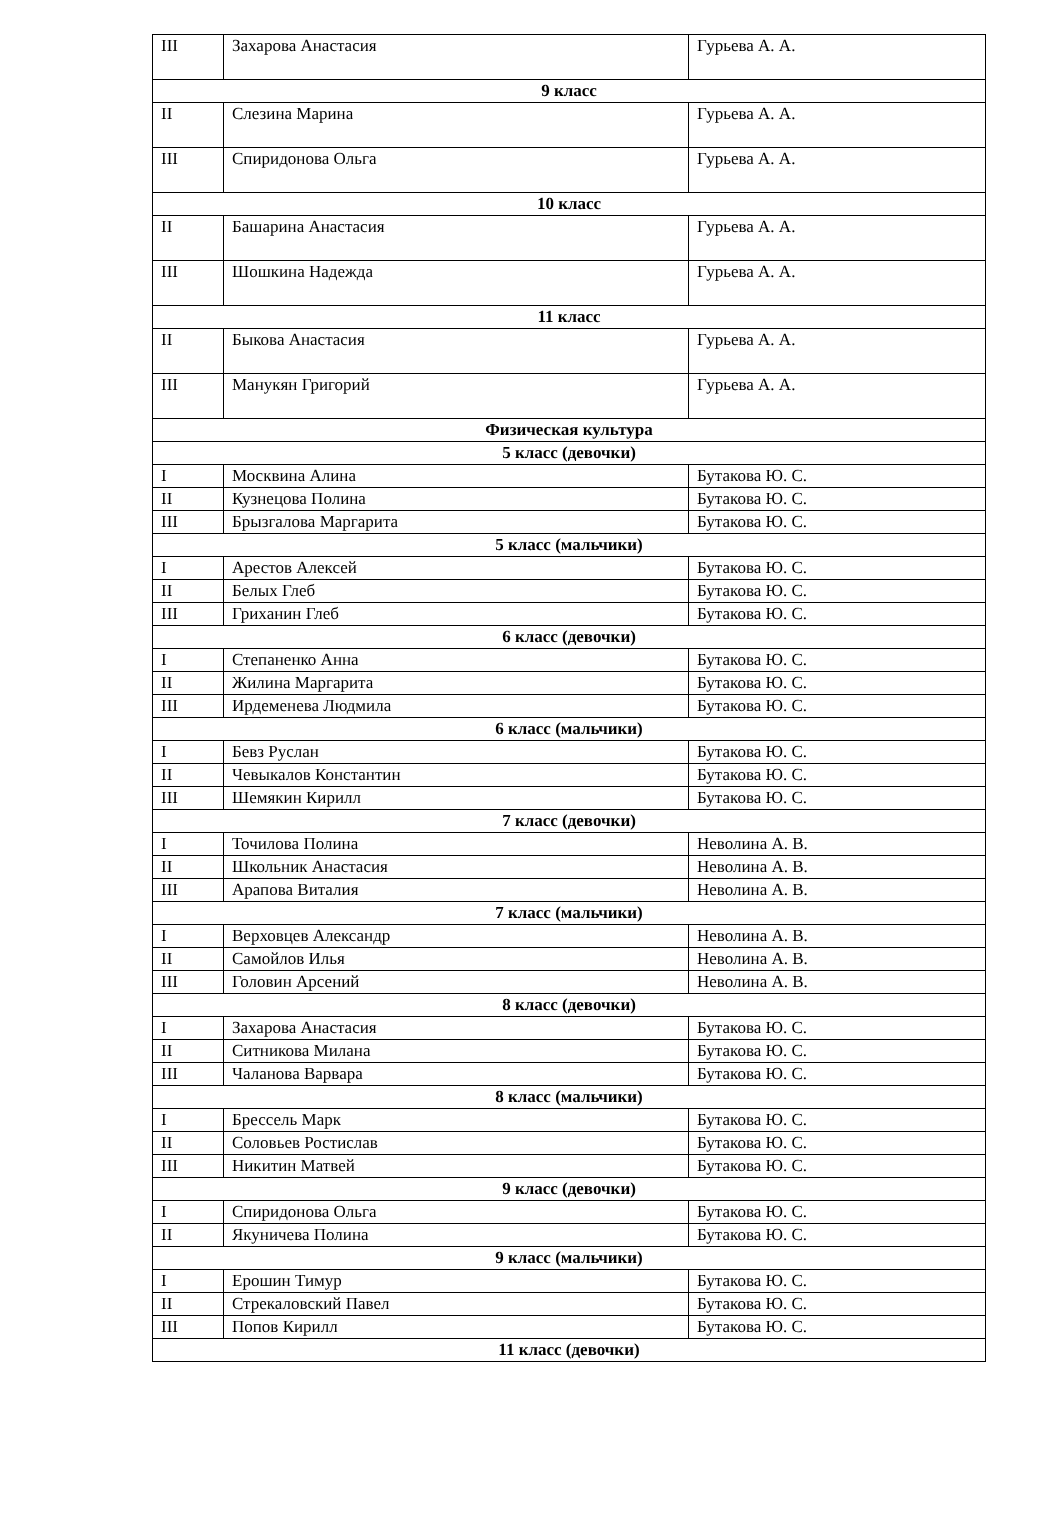| III | Захарова Анастасия | Гурьева А. А. |
| 9 класс | | |
| II | Слезина Марина | Гурьева А. А. |
| III | Спиридонова Ольга | Гурьева А. А. |
| 10 класс | | |
| II | Башарина Анастасия | Гурьева А. А. |
| III | Шошкина Надежда | Гурьева А. А. |
| 11 класс | | |
| II | Быкова Анастасия | Гурьева А. А. |
| III | Манукян Григорий | Гурьева А. А. |
| Физическая культура | | |
| 5 класс (девочки) | | |
| I | Москвина Алина | Бутакова Ю. С. |
| II | Кузнецова Полина | Бутакова Ю. С. |
| III | Брызгалова Маргарита | Бутакова Ю. С. |
| 5 класс (мальчики) | | |
| I | Арестов Алексей | Бутакова Ю. С. |
| II | Белых Глеб | Бутакова Ю. С. |
| III | Гриханин Глеб | Бутакова Ю. С. |
| 6 класс (девочки) | | |
| I | Степаненко Анна | Бутакова Ю. С. |
| II | Жилина Маргарита | Бутакова Ю. С. |
| III | Ирдеменева Людмила | Бутакова Ю. С. |
| 6 класс (мальчики) | | |
| I | Бевз Руслан | Бутакова Ю. С. |
| II | Чевыкалов Константин | Бутакова Ю. С. |
| III | Шемякин Кирилл | Бутакова Ю. С. |
| 7 класс (девочки) | | |
| I | Точилова Полина | Неволина А. В. |
| II | Школьник Анастасия | Неволина А. В. |
| III | Арапова Виталия | Неволина А. В. |
| 7 класс (мальчики) | | |
| I | Верховцев Александр | Неволина А. В. |
| II | Самойлов Илья | Неволина А. В. |
| III | Головин Арсений | Неволина А. В. |
| 8 класс (девочки) | | |
| I | Захарова Анастасия | Бутакова Ю. С. |
| II | Ситникова Милана | Бутакова Ю. С. |
| III | Чаланова Варвара | Бутакова Ю. С. |
| 8 класс (мальчики) | | |
| I | Брессель Марк | Бутакова Ю. С. |
| II | Соловьев Ростислав | Бутакова Ю. С. |
| III | Никитин Матвей | Бутакова Ю. С. |
| 9 класс (девочки) | | |
| I | Спиридонова Ольга | Бутакова Ю. С. |
| II | Якуничева Полина | Бутакова Ю. С. |
| 9 класс (мальчики) | | |
| I | Ерошин Тимур | Бутакова Ю. С. |
| II | Стрекаловский Павел | Бутакова Ю. С. |
| III | Попов Кирилл | Бутакова Ю. С. |
| 11 класс (девочки) | | |